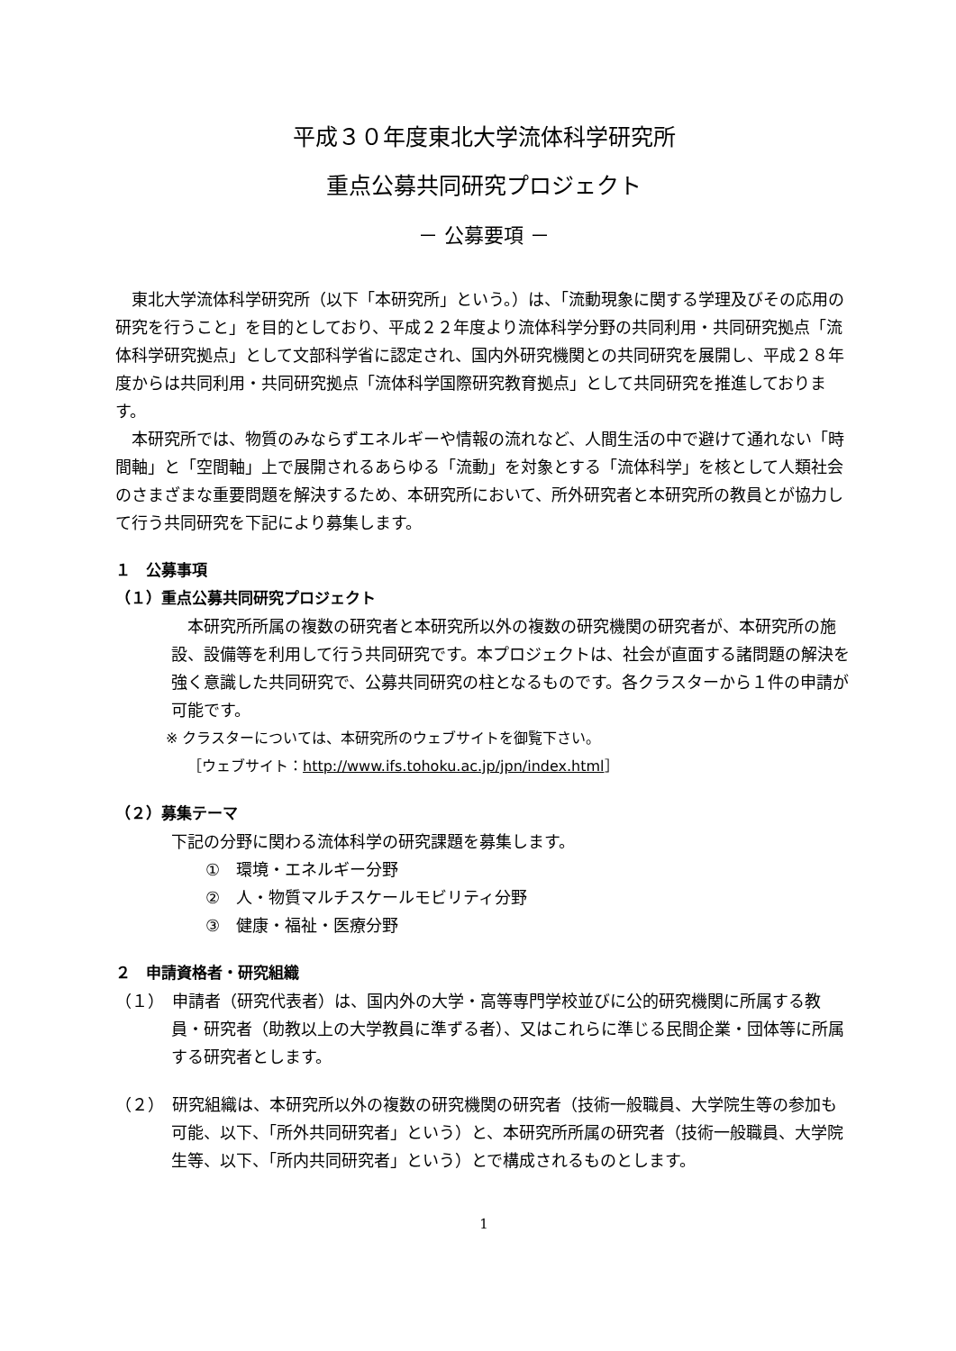平成３０年度東北大学流体科学研究所
重点公募共同研究プロジェクト
－ 公募要項 －
東北大学流体科学研究所（以下「本研究所」という。）は、「流動現象に関する学理及びその応用の研究を行うこと」を目的としており、平成２２年度より流体科学分野の共同利用・共同研究拠点「流体科学研究拠点」として文部科学省に認定され、国内外研究機関との共同研究を展開し、平成２８年度からは共同利用・共同研究拠点「流体科学国際研究教育拠点」として共同研究を推進しております。
本研究所では、物質のみならずエネルギーや情報の流れなど、人間生活の中で避けて通れない「時間軸」と「空間軸」上で展開されるあらゆる「流動」を対象とする「流体科学」を核として人類社会のさまざまな重要問題を解決するため、本研究所において、所外研究者と本研究所の教員とが協力して行う共同研究を下記により募集します。
１　公募事項
（１）重点公募共同研究プロジェクト
本研究所所属の複数の研究者と本研究所以外の複数の研究機関の研究者が、本研究所の施設、設備等を利用して行う共同研究です。本プロジェクトは、社会が直面する諸問題の解決を強く意識した共同研究で、公募共同研究の柱となるものです。各クラスターから１件の申請が可能です。
※ クラスターについては、本研究所のウェブサイトを御覧下さい。
［ウェブサイト：http://www.ifs.tohoku.ac.jp/jpn/index.html］
（２）募集テーマ
下記の分野に関わる流体科学の研究課題を募集します。
①　環境・エネルギー分野
②　人・物質マルチスケールモビリティ分野
③　健康・福祉・医療分野
２　申請資格者・研究組織
（１）　申請者（研究代表者）は、国内外の大学・高等専門学校並びに公的研究機関に所属する教員・研究者（助教以上の大学教員に準ずる者）、又はこれらに準じる民間企業・団体等に所属する研究者とします。
（２）　研究組織は、本研究所以外の複数の研究機関の研究者（技術一般職員、大学院生等の参加も可能、以下、「所外共同研究者」という）と、本研究所所属の研究者（技術一般職員、大学院生等、以下、「所内共同研究者」という）とで構成されるものとします。
1